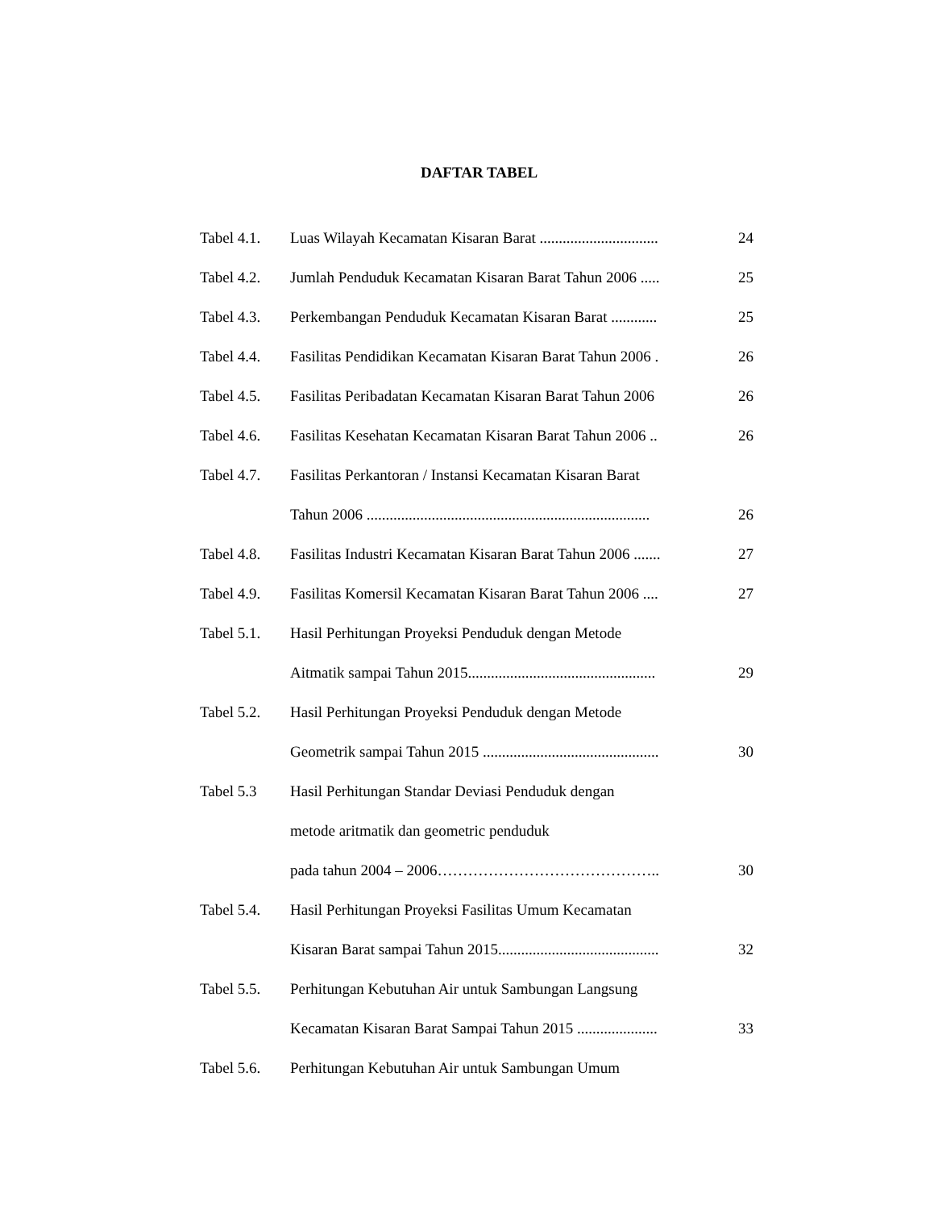DAFTAR TABEL
| Tabel 4.1. | Luas Wilayah Kecamatan Kisaran Barat ............................... | 24 |
| Tabel 4.2. | Jumlah Penduduk Kecamatan Kisaran Barat Tahun 2006 ..... | 25 |
| Tabel 4.3. | Perkembangan Penduduk Kecamatan Kisaran Barat ............ | 25 |
| Tabel 4.4. | Fasilitas Pendidikan Kecamatan Kisaran Barat Tahun 2006 . | 26 |
| Tabel 4.5. | Fasilitas Peribadatan Kecamatan Kisaran Barat Tahun 2006 | 26 |
| Tabel 4.6. | Fasilitas Kesehatan Kecamatan Kisaran Barat Tahun 2006 .. | 26 |
| Tabel 4.7. | Fasilitas Perkantoran / Instansi Kecamatan Kisaran Barat | |
| | Tahun 2006 .......................................................................... | 26 |
| Tabel 4.8. | Fasilitas Industri Kecamatan Kisaran Barat Tahun 2006 ....... | 27 |
| Tabel 4.9. | Fasilitas Komersil Kecamatan Kisaran Barat Tahun 2006 .... | 27 |
| Tabel 5.1. | Hasil Perhitungan Proyeksi Penduduk dengan Metode | |
| | Aitmatik sampai Tahun 2015................................................. | 29 |
| Tabel 5.2. | Hasil Perhitungan Proyeksi Penduduk dengan Metode | |
| | Geometrik sampai Tahun 2015 .............................................. | 30 |
| Tabel 5.3 | Hasil Perhitungan Standar Deviasi Penduduk dengan | |
| | metode aritmatik dan geometric penduduk | |
| | pada tahun 2004 – 2006…………………………………….. | 30 |
| Tabel 5.4. | Hasil Perhitungan Proyeksi Fasilitas Umum Kecamatan | |
| | Kisaran Barat sampai Tahun 2015.......................................... | 32 |
| Tabel 5.5. | Perhitungan Kebutuhan Air untuk Sambungan Langsung | |
| | Kecamatan Kisaran Barat Sampai Tahun 2015 ..................... | 33 |
| Tabel 5.6. | Perhitungan Kebutuhan Air untuk Sambungan Umum | |